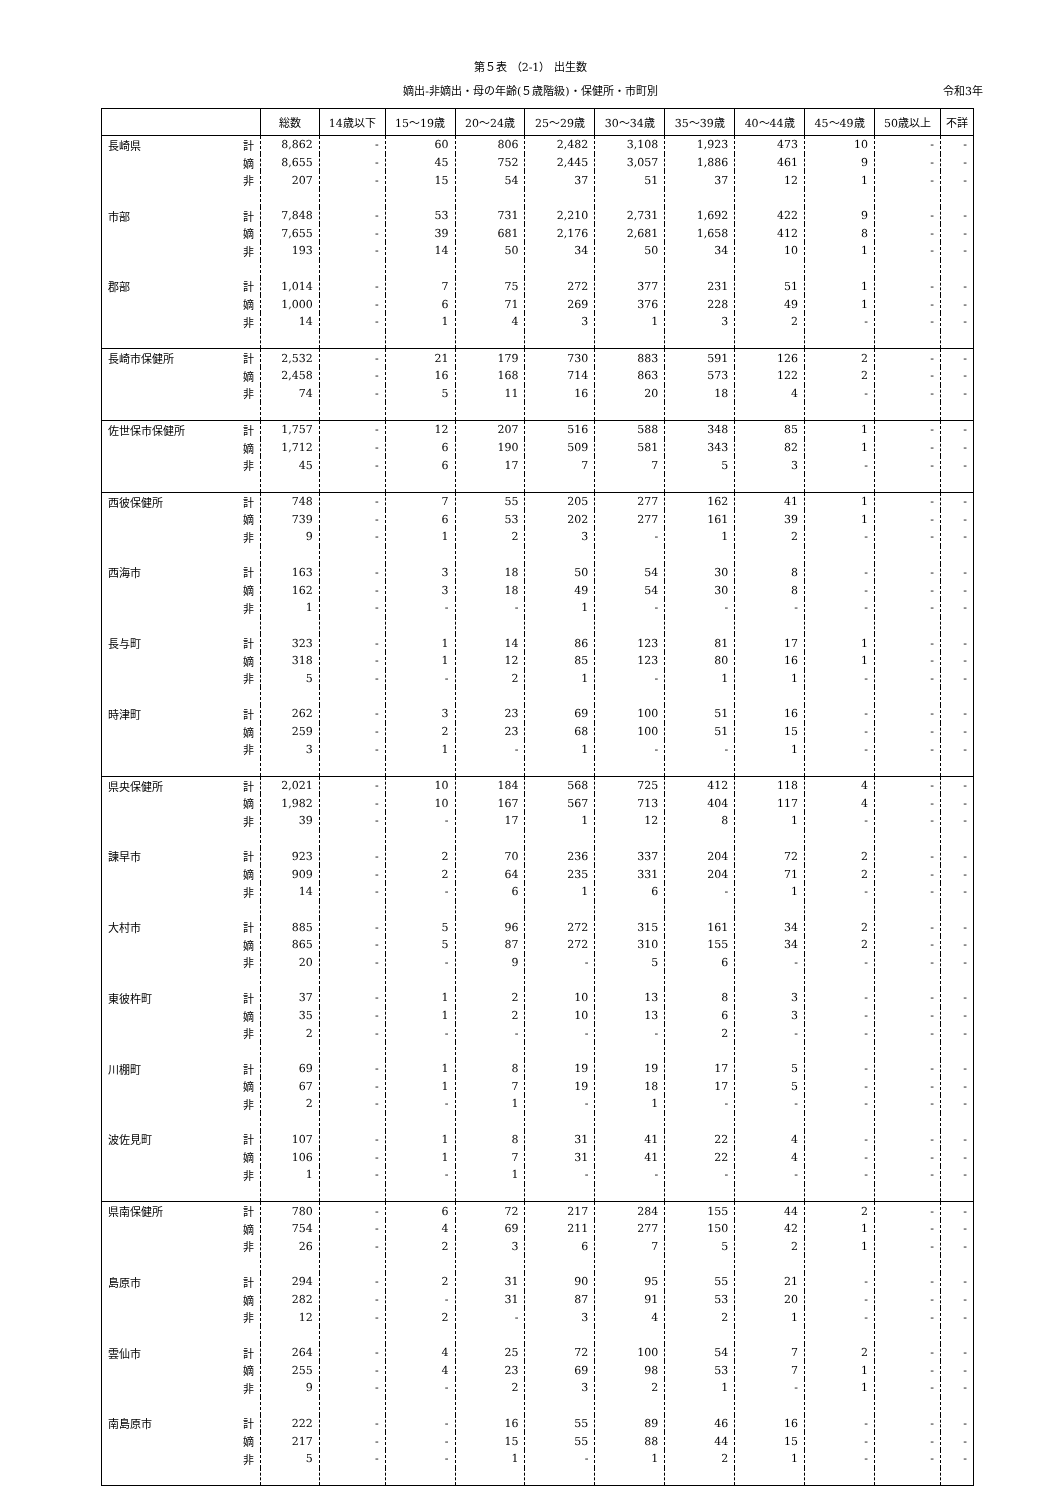第５表 （2-1） 出生数
嫡出-非嫡出・母の年齢(５歳階級)・保健所・市町別 令和3年
| | | 総数 | 14歳以下 | 15～19歳 | 20～24歳 | 25～29歳 | 30～34歳 | 35～39歳 | 40～44歳 | 45～49歳 | 50歳以上 | 不詳 |
| --- | --- | --- | --- | --- | --- | --- | --- | --- | --- | --- | --- | --- |
| 長崎県 | 計 | 8,862 | - | 60 | 806 | 2,482 | 3,108 | 1,923 | 473 | 10 | - | - |
| | 嫡 | 8,655 | - | 45 | 752 | 2,445 | 3,057 | 1,886 | 461 | 9 | - | - |
| | 非 | 207 | - | 15 | 54 | 37 | 51 | 37 | 12 | 1 | - | - |
| 市部 | 計 | 7,848 | - | 53 | 731 | 2,210 | 2,731 | 1,692 | 422 | 9 | - | - |
| | 嫡 | 7,655 | - | 39 | 681 | 2,176 | 2,681 | 1,658 | 412 | 8 | - | - |
| | 非 | 193 | - | 14 | 50 | 34 | 50 | 34 | 10 | 1 | - | - |
| 郡部 | 計 | 1,014 | - | 7 | 75 | 272 | 377 | 231 | 51 | 1 | - | - |
| | 嫡 | 1,000 | - | 6 | 71 | 269 | 376 | 228 | 49 | 1 | - | - |
| | 非 | 14 | - | 1 | 4 | 3 | 1 | 3 | 2 | - | - | - |
| 長崎市保健所 | 計 | 2,532 | - | 21 | 179 | 730 | 883 | 591 | 126 | 2 | - | - |
| | 嫡 | 2,458 | - | 16 | 168 | 714 | 863 | 573 | 122 | 2 | - | - |
| | 非 | 74 | - | 5 | 11 | 16 | 20 | 18 | 4 | - | - | - |
| 佐世保市保健所 | 計 | 1,757 | - | 12 | 207 | 516 | 588 | 348 | 85 | 1 | - | - |
| | 嫡 | 1,712 | - | 6 | 190 | 509 | 581 | 343 | 82 | 1 | - | - |
| | 非 | 45 | - | 6 | 17 | 7 | 7 | 5 | 3 | - | - | - |
| 西彼保健所 | 計 | 748 | - | 7 | 55 | 205 | 277 | 162 | 41 | 1 | - | - |
| | 嫡 | 739 | - | 6 | 53 | 202 | 277 | 161 | 39 | 1 | - | - |
| | 非 | 9 | - | 1 | 2 | 3 | - | 1 | 2 | - | - | - |
| 西海市 | 計 | 163 | - | 3 | 18 | 50 | 54 | 30 | 8 | - | - | - |
| | 嫡 | 162 | - | 3 | 18 | 49 | 54 | 30 | 8 | - | - | - |
| | 非 | 1 | - | - | - | 1 | - | - | - | - | - | - |
| 長与町 | 計 | 323 | - | 1 | 14 | 86 | 123 | 81 | 17 | 1 | - | - |
| | 嫡 | 318 | - | 1 | 12 | 85 | 123 | 80 | 16 | 1 | - | - |
| | 非 | 5 | - | - | 2 | 1 | - | 1 | 1 | - | - | - |
| 時津町 | 計 | 262 | - | 3 | 23 | 69 | 100 | 51 | 16 | - | - | - |
| | 嫡 | 259 | - | 2 | 23 | 68 | 100 | 51 | 15 | - | - | - |
| | 非 | 3 | - | 1 | - | 1 | - | - | 1 | - | - | - |
| 県央保健所 | 計 | 2,021 | - | 10 | 184 | 568 | 725 | 412 | 118 | 4 | - | - |
| | 嫡 | 1,982 | - | 10 | 167 | 567 | 713 | 404 | 117 | 4 | - | - |
| | 非 | 39 | - | - | 17 | 1 | 12 | 8 | 1 | - | - | - |
| 諫早市 | 計 | 923 | - | 2 | 70 | 236 | 337 | 204 | 72 | 2 | - | - |
| | 嫡 | 909 | - | 2 | 64 | 235 | 331 | 204 | 71 | 2 | - | - |
| | 非 | 14 | - | - | 6 | 1 | 6 | - | 1 | - | - | - |
| 大村市 | 計 | 885 | - | 5 | 96 | 272 | 315 | 161 | 34 | 2 | - | - |
| | 嫡 | 865 | - | 5 | 87 | 272 | 310 | 155 | 34 | 2 | - | - |
| | 非 | 20 | - | - | 9 | - | 5 | 6 | - | - | - | - |
| 東彼杵町 | 計 | 37 | - | 1 | 2 | 10 | 13 | 8 | 3 | - | - | - |
| | 嫡 | 35 | - | 1 | 2 | 10 | 13 | 6 | 3 | - | - | - |
| | 非 | 2 | - | - | - | - | - | 2 | - | - | - | - |
| 川棚町 | 計 | 69 | - | 1 | 8 | 19 | 19 | 17 | 5 | - | - | - |
| | 嫡 | 67 | - | 1 | 7 | 19 | 18 | 17 | 5 | - | - | - |
| | 非 | 2 | - | - | 1 | - | 1 | - | - | - | - | - |
| 波佐見町 | 計 | 107 | - | 1 | 8 | 31 | 41 | 22 | 4 | - | - | - |
| | 嫡 | 106 | - | 1 | 7 | 31 | 41 | 22 | 4 | - | - | - |
| | 非 | 1 | - | - | 1 | - | - | - | - | - | - | - |
| 県南保健所 | 計 | 780 | - | 6 | 72 | 217 | 284 | 155 | 44 | 2 | - | - |
| | 嫡 | 754 | - | 4 | 69 | 211 | 277 | 150 | 42 | 1 | - | - |
| | 非 | 26 | - | 2 | 3 | 6 | 7 | 5 | 2 | 1 | - | - |
| 島原市 | 計 | 294 | - | 2 | 31 | 90 | 95 | 55 | 21 | - | - | - |
| | 嫡 | 282 | - | - | 31 | 87 | 91 | 53 | 20 | - | - | - |
| | 非 | 12 | - | 2 | - | 3 | 4 | 2 | 1 | - | - | - |
| 雲仙市 | 計 | 264 | - | 4 | 25 | 72 | 100 | 54 | 7 | 2 | - | - |
| | 嫡 | 255 | - | 4 | 23 | 69 | 98 | 53 | 7 | 1 | - | - |
| | 非 | 9 | - | - | 2 | 3 | 2 | 1 | - | 1 | - | - |
| 南島原市 | 計 | 222 | - | - | 16 | 55 | 89 | 46 | 16 | - | - | - |
| | 嫡 | 217 | - | - | 15 | 55 | 88 | 44 | 15 | - | - | - |
| | 非 | 5 | - | - | 1 | - | 1 | 2 | 1 | - | - | - |